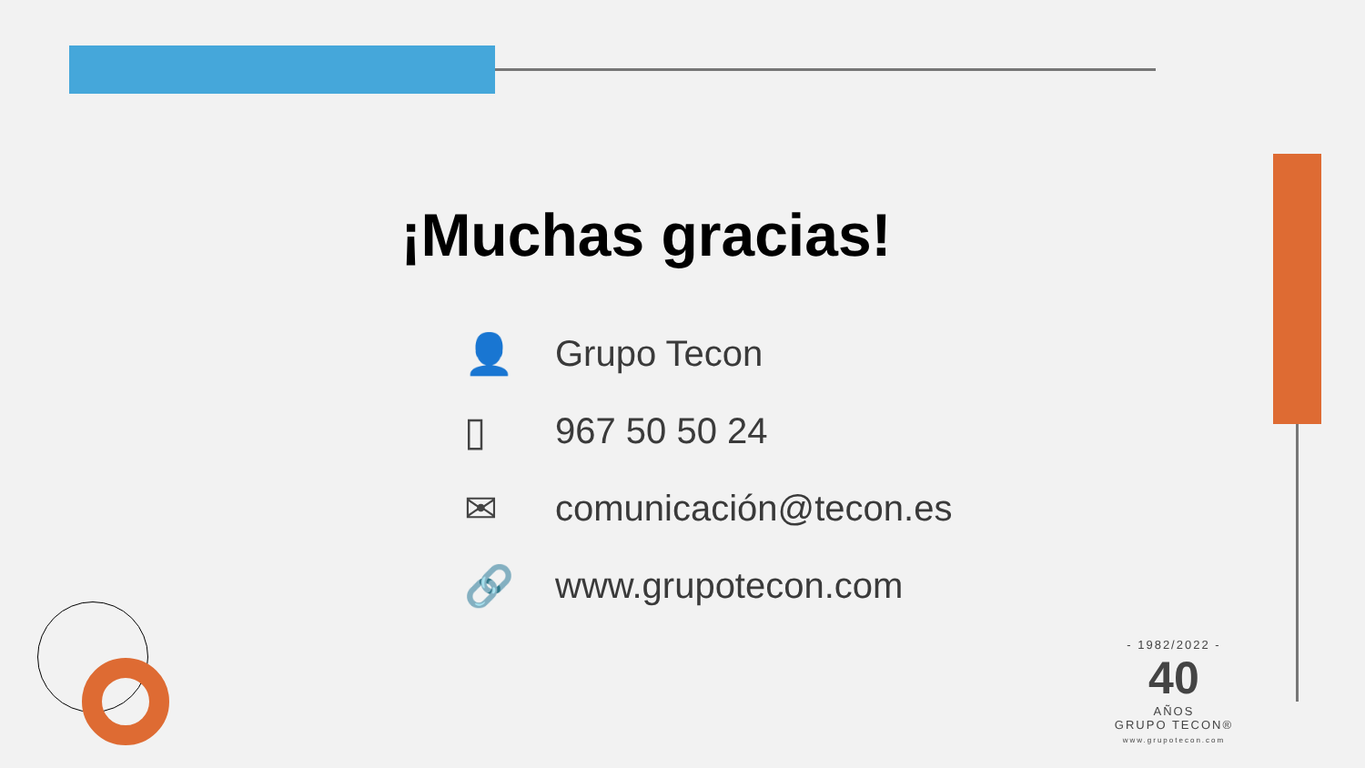¡Muchas gracias!
👤 Grupo Tecon
▯ 967 50 50 24
✉ comunicación@tecon.es
🔗 www.grupotecon.com
- 1982/2022 -
40
AÑOS
GRUPO TECON®
www.grupotecon.com